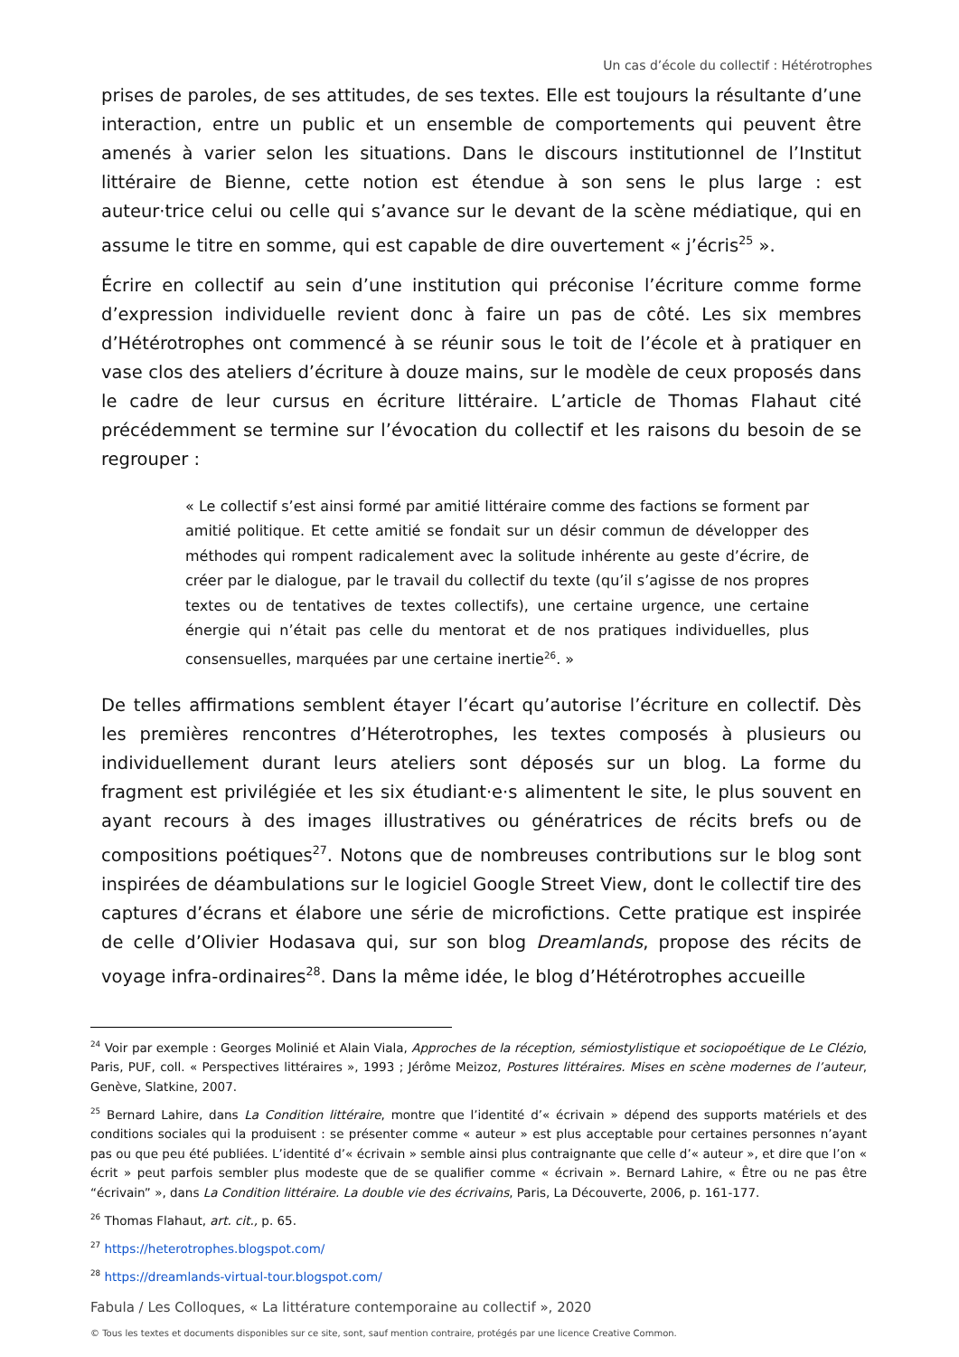Un cas d’école du collectif : Hétérotrophes
prises de paroles, de ses attitudes, de ses textes. Elle est toujours la résultante d’une interaction, entre un public et un ensemble de comportements qui peuvent être amenés à varier selon les situations. Dans le discours institutionnel de l’Institut littéraire de Bienne, cette notion est étendue à son sens le plus large : est auteur·trice celui ou celle qui s’avance sur le devant de la scène médiatique, qui en assume le titre en somme, qui est capable de dire ouvertement « j’écris<sup>25</sup> ».
Écrire en collectif au sein d’une institution qui préconise l’écriture comme forme d’expression individuelle revient donc à faire un pas de côté. Les six membres d’Hétérotrophes ont commencé à se réunir sous le toit de l’école et à pratiquer en vase clos des ateliers d’écriture à douze mains, sur le modèle de ceux proposés dans le cadre de leur cursus en écriture littéraire. L’article de Thomas Flahaut cité précédemment se termine sur l’évocation du collectif et les raisons du besoin de se regrouper :
« Le collectif s’est ainsi formé par amitié littéraire comme des factions se forment par amitié politique. Et cette amitié se fondait sur un désir commun de développer des méthodes qui rompent radicalement avec la solitude inhérente au geste d’écrire, de créer par le dialogue, par le travail du collectif du texte (qu’il s’agisse de nos propres textes ou de tentatives de textes collectifs), une certaine urgence, une certaine énergie qui n’était pas celle du mentorat et de nos pratiques individuelles, plus consensuelles, marquées par une certaine inertie<sup>26</sup>. »
De telles affirmations semblent étayer l’écart qu’autorise l’écriture en collectif. Dès les premières rencontres d’Héterotrophes, les textes composés à plusieurs ou individuellement durant leurs ateliers sont déposés sur un blog. La forme du fragment est privilégiée et les six étudiant·e·s alimentent le site, le plus souvent en ayant recours à des images illustratives ou génératrices de récits brefs ou de compositions poétiques<sup>27</sup>. Notons que de nombreuses contributions sur le blog sont inspirées de déambulations sur le logiciel Google Street View, dont le collectif tire des captures d’écrans et élabore une série de microfictions. Cette pratique est inspirée de celle d’Olivier Hodasava qui, sur son blog Dreamlands, propose des récits de voyage infra-ordinaires<sup>28</sup>. Dans la même idée, le blog d’Hétérotrophes accueille
<sup>24</sup> Voir par exemple : Georges Molinié et Alain Viala, Approches de la réception, sémiostylistique et sociopoétique de Le Clézio, Paris, PUF, coll. « Perspectives littéraires », 1993 ; Jérôme Meizoz, Postures littéraires. Mises en scène modernes de l’auteur, Genève, Slatkine, 2007.
<sup>25</sup> Bernard Lahire, dans La Condition littéraire, montre que l’identité d’« écrivain » dépend des supports matériels et des conditions sociales qui la produisent : se présenter comme « auteur » est plus acceptable pour certaines personnes n’ayant pas ou que peu été publiées. L’identité d’« écrivain » semble ainsi plus contraignante que celle d’« auteur », et dire que l’on « écrit » peut parfois sembler plus modeste que de se qualifier comme « écrivain ». Bernard Lahire, « Être ou ne pas être “écrivain” », dans La Condition littéraire. La double vie des écrivains, Paris, La Découverte, 2006, p. 161-177.
<sup>26</sup> Thomas Flahaut, art. cit., p. 65.
<sup>27</sup> https://heterotrophes.blogspot.com/
<sup>28</sup> https://dreamlands-virtual-tour.blogspot.com/
Fabula / Les Colloques, « La littérature contemporaine au collectif », 2020
© Tous les textes et documents disponibles sur ce site, sont, sauf mention contraire, protégés par une licence Creative Common.